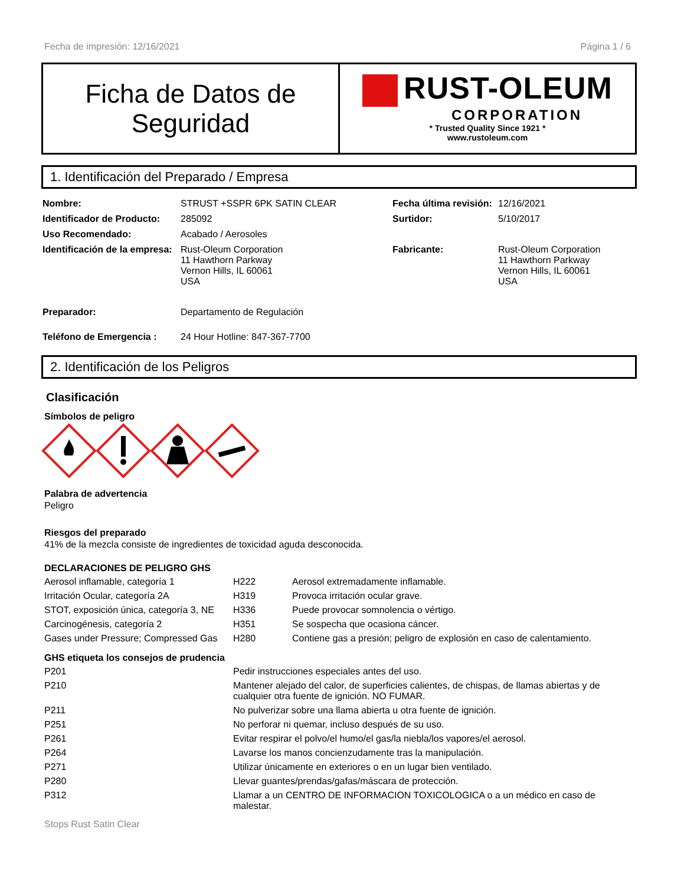Fecha de impresión: 12/16/2021 Página 1 / 6
Ficha de Datos de
Seguridad
RUST-OLEUM
CORPORATION
* Trusted Quality Since 1921 *
www.rustoleum.com
1. Identificación del Preparado / Empresa
| Nombre: | STRUST +SSPR 6PK SATIN CLEAR | Fecha última revisión: | 12/16/2021 |
| Identificador de Producto: | 285092 | Surtidor: | 5/10/2017 |
| Uso Recomendado: | Acabado / Aerosoles | | |
| Identificación de la empresa: | Rust-Oleum Corporation 11 Hawthorn Parkway Vernon Hills, IL 60061 USA | Fabricante: | Rust-Oleum Corporation 11 Hawthorn Parkway Vernon Hills, IL 60061 USA |
| Preparador: | Departamento de Regulación | | |
| Teléfono de Emergencia : | 24 Hour Hotline: 847-367-7700 | | |
2. Identificación de los Peligros
Clasificación
Símbolos de peligro
Palabra de advertencia
Peligro
Riesgos del preparado
41% de la mezcla consiste de ingredientes de toxicidad aguda desconocida.
DECLARACIONES DE PELIGRO GHS
| Aerosol inflamable, categoría 1 | H222 | Aerosol extremadamente inflamable. |
| Irritación Ocular, categoría 2A | H319 | Provoca irritación ocular grave. |
| STOT, exposición única, categoría 3, NE | H336 | Puede provocar somnolencia o vértigo. |
| Carcinogénesis, categoría 2 | H351 | Se sospecha que ocasiona cáncer. |
| Gases under Pressure; Compressed Gas | H280 | Contiene gas a presión; peligro de explosión en caso de calentamiento. |
GHS etiqueta los consejos de prudencia
| P201 | Pedir instrucciones especiales antes del uso. |
| P210 | Mantener alejado del calor, de superficies calientes, de chispas, de llamas abiertas y de cualquier otra fuente de ignición. NO FUMAR. |
| P211 | No pulverizar sobre una llama abierta u otra fuente de ignición. |
| P251 | No perforar ni quemar, incluso después de su uso. |
| P261 | Evitar respirar el polvo/el humo/el gas/la niebla/los vapores/el aerosol. |
| P264 | Lavarse los manos concienzudamente tras la manipulación. |
| P271 | Utilizar únicamente en exteriores o en un lugar bien ventilado. |
| P280 | Llevar guantes/prendas/gafas/máscara de protección. |
| P312 | Llamar a un CENTRO DE INFORMACION TOXICOLOGICA o a un médico en caso de malestar. |
Stops Rust Satin Clear